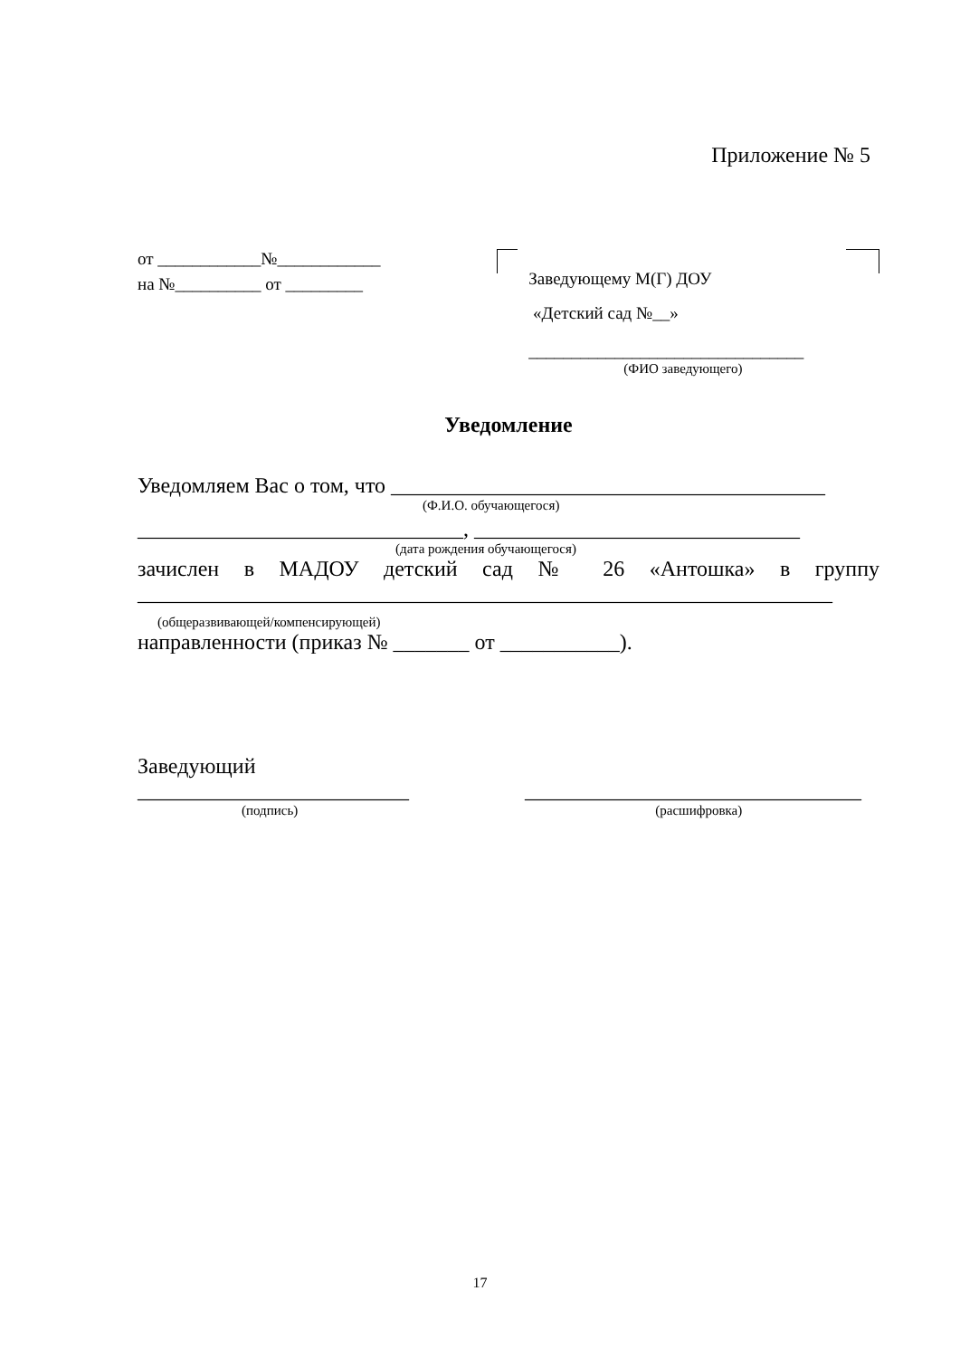Приложение № 5
от ____________№____________
на №__________ от _________
Заведующему М(Г) ДОУ
«Детский сад №__»
________________________________
(ФИО заведующего)
Уведомление
Уведомляем Вас о том, что ________________________________________
(Ф.И.О. обучающегося)
______________________________, ______________________________
(дата рождения обучающегося)
зачислен в МАДОУ детский сад № 26 «Антошка» в группу
________________________________________________________________
(общеразвивающей/компенсирующей)
направленности (приказ № _______ от ___________).
Заведующий
_________________________ _______________________________
(подпись) (расшифровка)
17